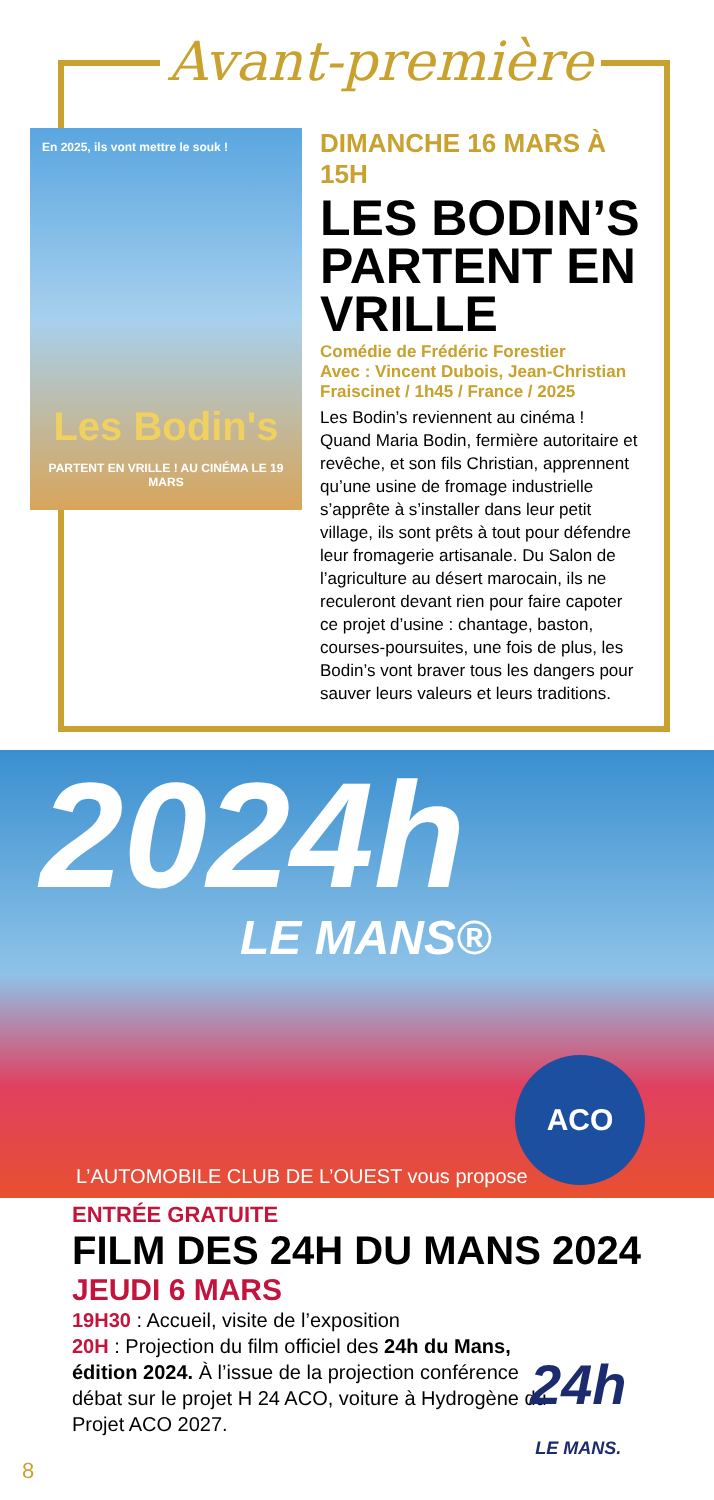Avant-première
En 2025, ils vont mettre le souk !
Les Bodin's
PARTENT EN VRILLE ! AU CINÉMA LE 19 MARS
DIMANCHE 16 MARS À 15H
LES BODIN’S PARTENT EN VRILLE
Comédie de Frédéric Forestier
Avec : Vincent Dubois, Jean-Christian Fraiscinet / 1h45 / France / 2025
Les Bodin’s reviennent au cinéma ! Quand Maria Bodin, fermière autoritaire et revêche, et son fils Christian, apprennent qu’une usine de fromage industrielle s’apprête à s’installer dans leur petit village, ils sont prêts à tout pour défendre leur fromagerie artisa­nale. Du Salon de l’agriculture au désert marocain, ils ne reculeront devant rien pour faire capoter ce projet d’usine : chantage, baston, courses-poursuites, une fois de plus, les Bodin’s vont braver tous les dangers pour sauver leurs valeurs et leurs traditions.
2024h
LE MANS®
ACO
L’AUTOMOBILE CLUB DE L’OUEST vous propose
ENTRÉE GRATUITE
FILM DES 24H DU MANS 2024
JEUDI 6 MARS
19H30 : Accueil, visite de l’exposition
20H : Projection du film officiel des 24h du Mans, édition 2024. À l’issue de la projection conférence débat sur le projet H 24 ACO, voiture à Hydrogène du Projet ACO 2027.
24h
LE MANS.
8